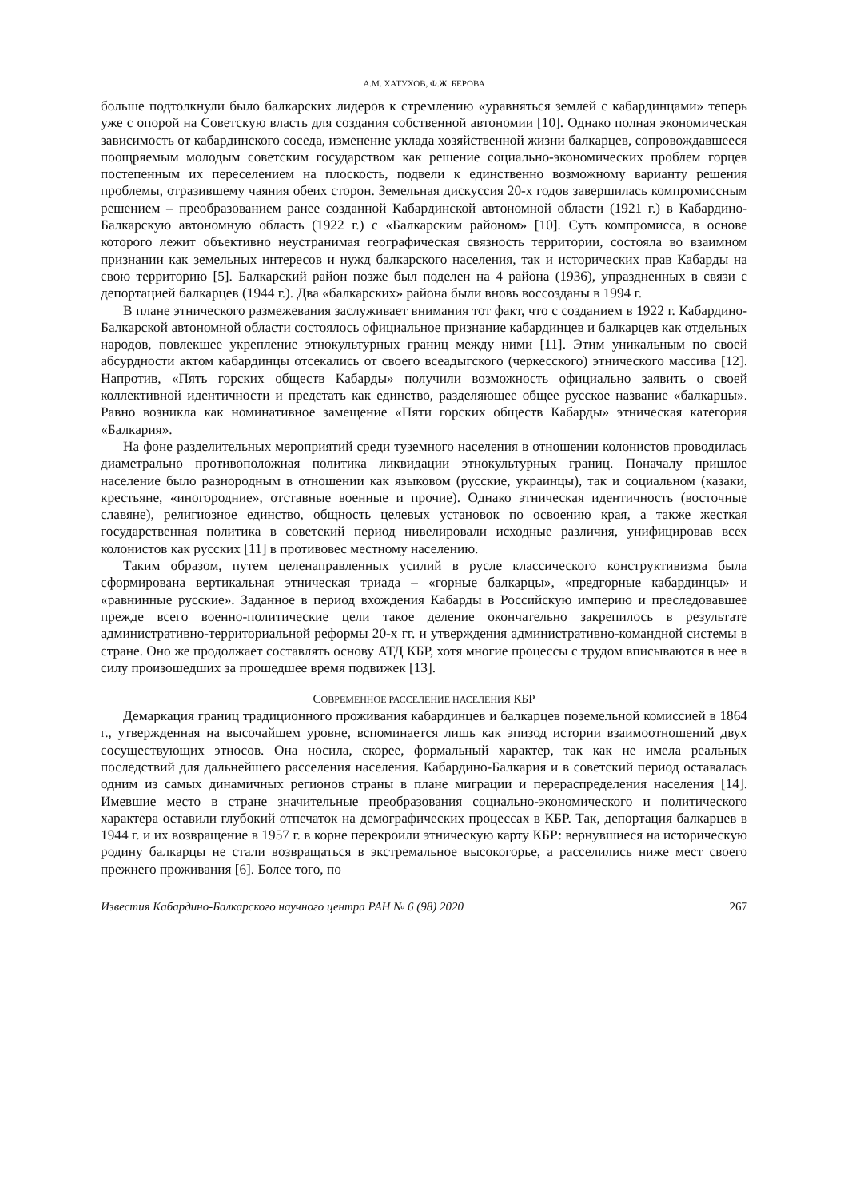А.М. ХАТУХОВ, Ф.Ж. БЕРОВА
больше подтолкнули было балкарских лидеров к стремлению «уравняться землей с кабардинцами» теперь уже с опорой на Советскую власть для создания собственной автономии [10]. Однако полная экономическая зависимость от кабардинского соседа, изменение уклада хозяйственной жизни балкарцев, сопровождавшееся поощряемым молодым советским государством как решение социально-экономических проблем горцев постепенным их переселением на плоскость, подвели к единственно возможному варианту решения проблемы, отразившему чаяния обеих сторон. Земельная дискуссия 20-х годов завершилась компромиссным решением – преобразованием ранее созданной Кабардинской автономной области (1921 г.) в Кабардино-Балкарскую автономную область (1922 г.) с «Балкарским районом» [10]. Суть компромисса, в основе которого лежит объективно неустранимая географическая связность территории, состояла во взаимном признании как земельных интересов и нужд балкарского населения, так и исторических прав Кабарды на свою территорию [5]. Балкарский район позже был поделен на 4 района (1936), упраздненных в связи с депортацией балкарцев (1944 г.). Два «балкарских» района были вновь воссозданы в 1994 г.
В плане этнического размежевания заслуживает внимания тот факт, что с созданием в 1922 г. Кабардино-Балкарской автономной области состоялось официальное признание кабардинцев и балкарцев как отдельных народов, повлекшее укрепление этнокультурных границ между ними [11]. Этим уникальным по своей абсурдности актом кабардинцы отсекались от своего всеадыгского (черкесского) этнического массива [12]. Напротив, «Пять горских обществ Кабарды» получили возможность официально заявить о своей коллективной идентичности и предстать как единство, разделяющее общее русское название «балкарцы». Равно возникла как номинативное замещение «Пяти горских обществ Кабарды» этническая категория «Балкария».
На фоне разделительных мероприятий среди туземного населения в отношении колонистов проводилась диаметрально противоположная политика ликвидации этнокультурных границ. Поначалу пришлое население было разнородным в отношении как языковом (русские, украинцы), так и социальном (казаки, крестьяне, «иногородние», отставные военные и прочие). Однако этническая идентичность (восточные славяне), религиозное единство, общность целевых установок по освоению края, а также жесткая государственная политика в советский период нивелировали исходные различия, унифицировав всех колонистов как русских [11] в противовес местному населению.
Таким образом, путем целенаправленных усилий в русле классического конструктивизма была сформирована вертикальная этническая триада – «горные балкарцы», «предгорные кабардинцы» и «равнинные русские». Заданное в период вхождения Кабарды в Российскую империю и преследовавшее прежде всего военно-политические цели такое деление окончательно закрепилось в результате административно-территориальной реформы 20-х гг. и утверждения административно-командной системы в стране. Оно же продолжает составлять основу АТД КБР, хотя многие процессы с трудом вписываются в нее в силу произошедших за прошедшее время подвижек [13].
СОВРЕМЕННОЕ РАССЕЛЕНИЕ НАСЕЛЕНИЯ КБР
Демаркация границ традиционного проживания кабардинцев и балкарцев поземельной комиссией в 1864 г., утвержденная на высочайшем уровне, вспоминается лишь как эпизод истории взаимоотношений двух сосуществующих этносов. Она носила, скорее, формальный характер, так как не имела реальных последствий для дальнейшего расселения населения. Кабардино-Балкария и в советский период оставалась одним из самых динамичных регионов страны в плане миграции и перераспределения населения [14]. Имевшие место в стране значительные преобразования социально-экономического и политического характера оставили глубокий отпечаток на демографических процессах в КБР. Так, депортация балкарцев в 1944 г. и их возвращение в 1957 г. в корне перекроили этническую карту КБР: вернувшиеся на историческую родину балкарцы не стали возвращаться в экстремальное высокогорье, а расселились ниже мест своего прежнего проживания [6]. Более того, по
Известия Кабардино-Балкарского научного центра РАН № 6 (98) 2020 267